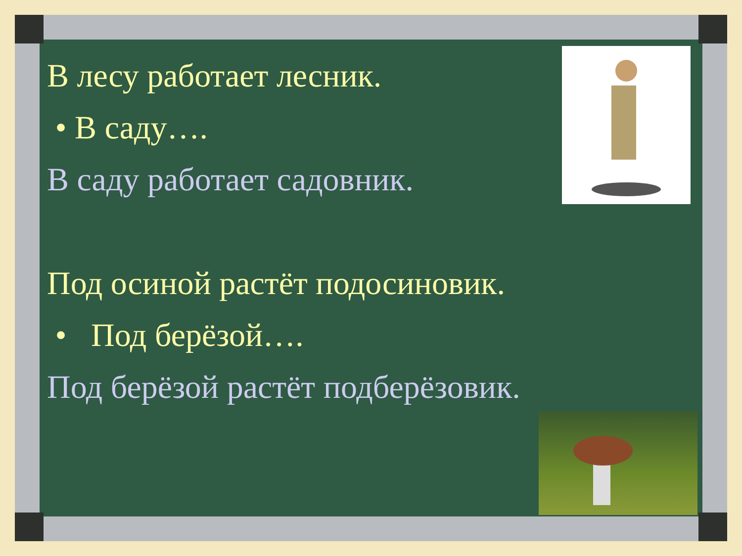В лесу работает лесник.
• В саду….
В саду работает садовник.
Под осиной растёт подосиновик.
• Под берёзой….
Под берёзой растёт подберёзовик.